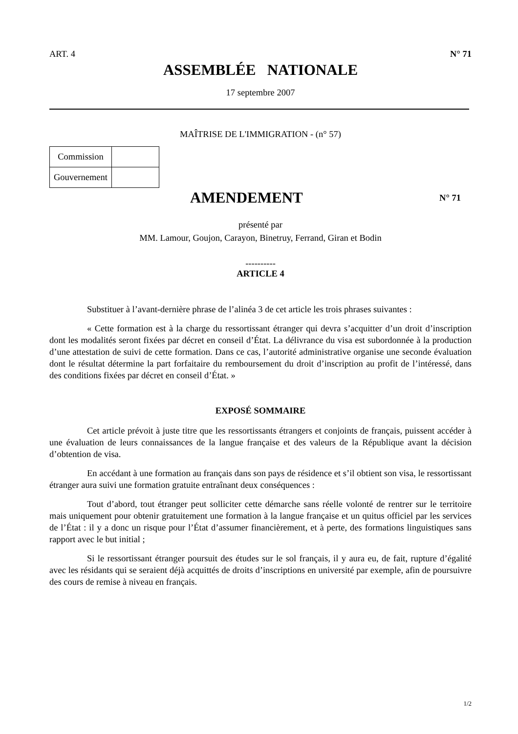ART. 4 N° 71
ASSEMBLÉE NATIONALE
17 septembre 2007
MAÎTRISE DE L'IMMIGRATION - (n° 57)
| Commission | |
| Gouvernement | |
AMENDEMENT
N° 71
présenté par
MM. Lamour, Goujon, Carayon, Binetruy, Ferrand, Giran et Bodin
----------
ARTICLE 4
Substituer à l’avant-dernière phrase de l’alinéa 3 de cet article les trois phrases suivantes :
« Cette formation est à la charge du ressortissant étranger qui devra s’acquitter d’un droit d’inscription dont les modalités seront fixées par décret en conseil d’État. La délivrance du visa est subordonnée à la production d’une attestation de suivi de cette formation. Dans ce cas, l’autorité administrative organise une seconde évaluation dont le résultat détermine la part forfaitaire du remboursement du droit d’inscription au profit de l’intéressé, dans des conditions fixées par décret en conseil d’État. »
EXPOSÉ SOMMAIRE
Cet article prévoit à juste titre que les ressortissants étrangers et conjoints de français, puissent accéder à une évaluation de leurs connaissances de la langue française et des valeurs de la République avant la décision d’obtention de visa.
En accédant à une formation au français dans son pays de résidence et s’il obtient son visa, le ressortissant étranger aura suivi une formation gratuite entraînant deux conséquences :
Tout d’abord, tout étranger peut solliciter cette démarche sans réelle volonté de rentrer sur le territoire mais uniquement pour obtenir gratuitement une formation à la langue française et un quitus officiel par les services de l’État : il y a donc un risque pour l’État d’assumer financièrement, et à perte, des formations linguistiques sans rapport avec le but initial ;
Si le ressortissant étranger poursuit des études sur le sol français, il y aura eu, de fait, rupture d’égalité avec les résidants qui se seraient déjà acquittés de droits d’inscriptions en université par exemple, afin de poursuivre des cours de remise à niveau en français.
1/2